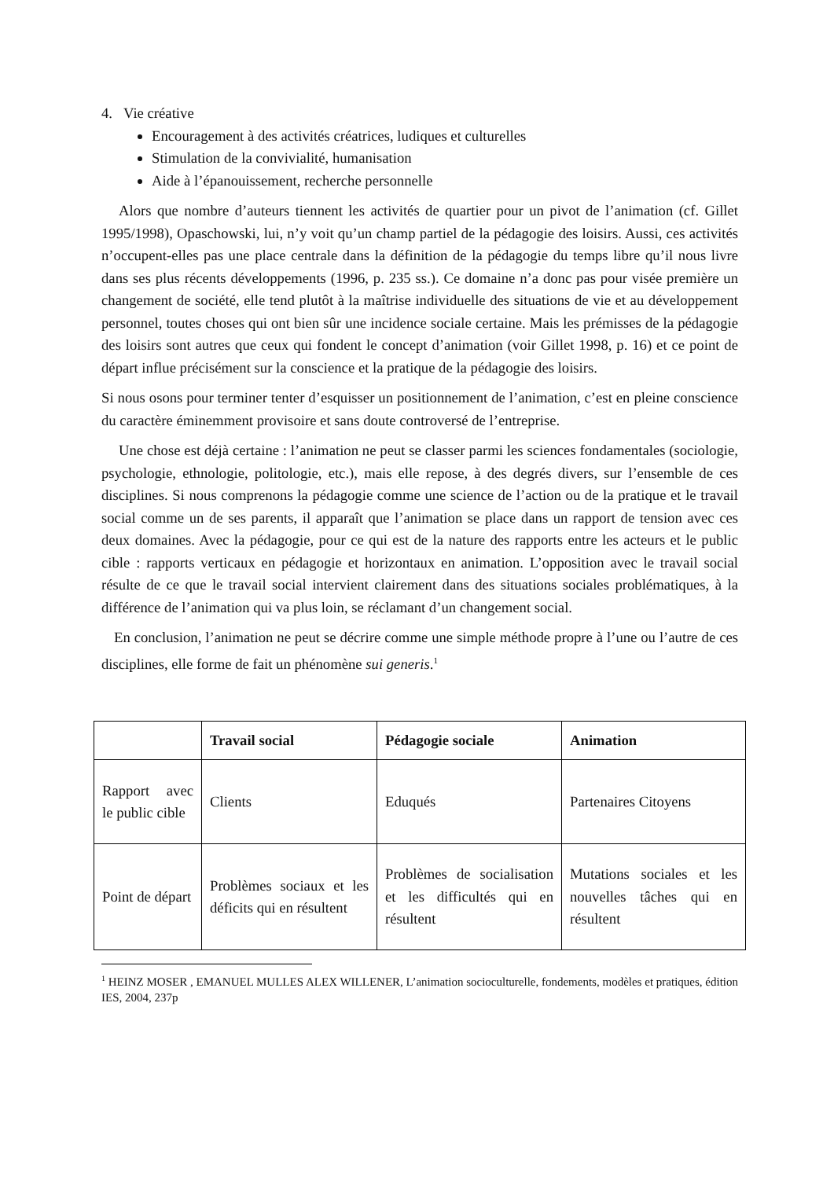4. Vie créative
Encouragement à des activités créatrices, ludiques et culturelles
Stimulation de la convivialité, humanisation
Aide à l’épanouissement, recherche personnelle
Alors que nombre d’auteurs tiennent les activités de quartier pour un pivot de l’animation (cf. Gillet 1995/1998), Opaschowski, lui, n’y voit qu’un champ partiel de la pédagogie des loisirs. Aussi, ces activités n’occupent-elles pas une place centrale dans la définition de la pédagogie du temps libre qu’il nous livre dans ses plus récents développements (1996, p. 235 ss.). Ce domaine n’a donc pas pour visée première un changement de société, elle tend plutôt à la maîtrise individuelle des situations de vie et au développement personnel, toutes choses qui ont bien sûr une incidence sociale certaine. Mais les prémisses de la pédagogie des loisirs sont autres que ceux qui fondent le concept d’animation (voir Gillet 1998, p. 16) et ce point de départ influe précisément sur la conscience et la pratique de la pédagogie des loisirs.
Si nous osons pour terminer tenter d’esquisser un positionnement de l’animation, c’est en pleine conscience du caractère éminemment provisoire et sans doute controversé de l’entreprise.
Une chose est déjà certaine : l’animation ne peut se classer parmi les sciences fondamentales (sociologie, psychologie, ethnologie, politologie, etc.), mais elle repose, à des degrés divers, sur l’ensemble de ces disciplines. Si nous comprenons la pédagogie comme une science de l’action ou de la pratique et le travail social comme un de ses parents, il apparaît que l’animation se place dans un rapport de tension avec ces deux domaines. Avec la pédagogie, pour ce qui est de la nature des rapports entre les acteurs et le public cible : rapports verticaux en pédagogie et horizontaux en animation. L’opposition avec le travail social résulte de ce que le travail social intervient clairement dans des situations sociales problématiques, à la différence de l’animation qui va plus loin, se réclamant d’un changement social.
En conclusion, l’animation ne peut se décrire comme une simple méthode propre à l’une ou l’autre de ces disciplines, elle forme de fait un phénomène sui generis.<sup>1</sup>
| | Travail social | Pédagogie sociale | Animation |
| --- | --- | --- | --- |
| Rapport avec le public cible | Clients | Eduqués | Partenaires Citoyens |
| Point de départ | Problèmes sociaux et les déficits qui en résultent | Problèmes de socialisation et les difficultés qui en résultent | Mutations sociales et les nouvelles tâches qui en résultent |
<sup>1</sup> HEINZ MOSER , EMANUEL MULLES ALEX WILLENER, L’animation socioculturelle, fondements, modèles et pratiques, édition IES, 2004, 237p